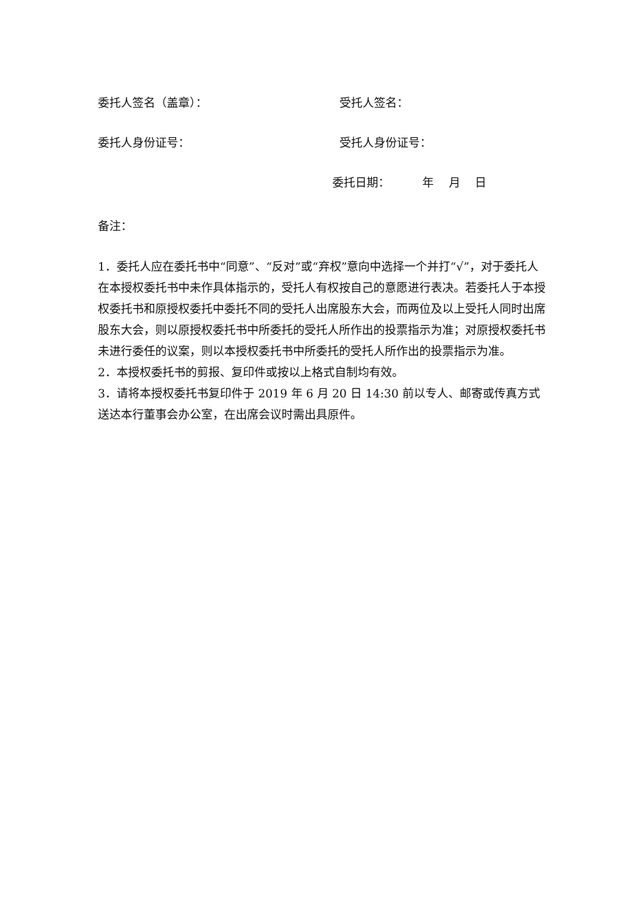委托人签名（盖章）： 受托人签名：
委托人身份证号： 受托人身份证号：
委托日期： 年 月 日
备注：
1．委托人应在委托书中“同意”、“反对”或“弃权”意向中选择一个并打“√”，对于委托人在本授权委托书中未作具体指示的，受托人有权按自己的意愿进行表决。若委托人于本授权委托书和原授权委托中委托不同的受托人出席股东大会，而两位及以上受托人同时出席股东大会，则以原授权委托书中所委托的受托人所作出的投票指示为准；对原授权委托书未进行委任的议案，则以本授权委托书中所委托的受托人所作出的投票指示为准。
2．本授权委托书的剪报、复印件或按以上格式自制均有效。
3．请将本授权委托书复印件于 2019 年 6 月 20 日 14:30 前以专人、邮寄或传真方式送达本行董事会办公室，在出席会议时需出具原件。